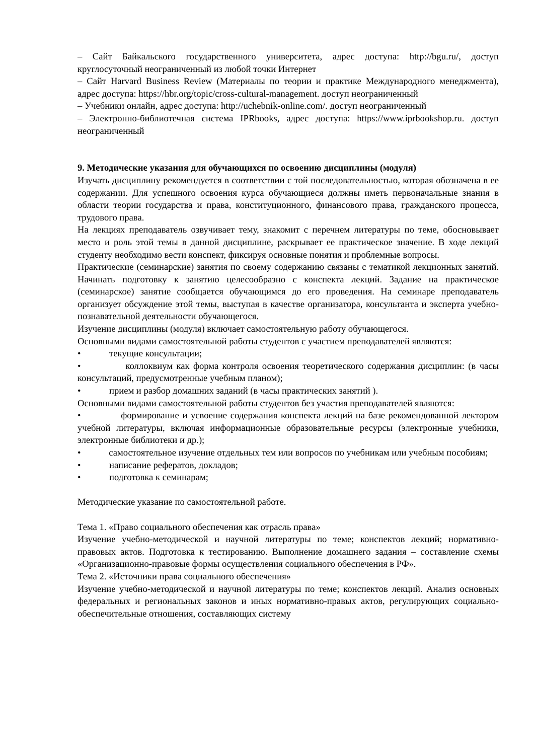– Сайт Байкальского государственного университета, адрес доступа: http://bgu.ru/, доступ круглосуточный неограниченный из любой точки Интернет
– Сайт Harvard Business Review (Материалы по теории и практике Международного менеджмента), адрес доступа: https://hbr.org/topic/cross-cultural-management. доступ неограниченный
– Учебники онлайн, адрес доступа: http://uchebnik-online.com/. доступ неограниченный
– Электронно-библиотечная система IPRbooks, адрес доступа: https://www.iprbookshop.ru. доступ неограниченный
9. Методические указания для обучающихся по освоению дисциплины (модуля)
Изучать дисциплину рекомендуется в соответствии с той последовательностью, которая обозначена в ее содержании. Для успешного освоения курса обучающиеся должны иметь первоначальные знания в области теории государства и права, конституционного, финансового права, гражданского процесса, трудового права.
На лекциях преподаватель озвучивает тему, знакомит с перечнем литературы по теме, обосновывает место и роль этой темы в данной дисциплине, раскрывает ее практическое значение. В ходе лекций студенту необходимо вести конспект, фиксируя основные понятия и проблемные вопросы.
Практические (семинарские) занятия по своему содержанию связаны с тематикой лекционных занятий. Начинать подготовку к занятию целесообразно с конспекта лекций. Задание на практическое (семинарское) занятие сообщается обучающимся до его проведения. На семинаре преподаватель организует обсуждение этой темы, выступая в качестве организатора, консультанта и эксперта учебно-познавательной деятельности обучающегося.
Изучение дисциплины (модуля) включает самостоятельную работу обучающегося.
Основными видами самостоятельной работы студентов с участием преподавателей являются:
• текущие консультации;
• коллоквиум как форма контроля освоения теоретического содержания дисциплин: (в часы консультаций, предусмотренные учебным планом);
• прием и разбор домашних заданий (в часы практических занятий ).
Основными видами самостоятельной работы студентов без участия преподавателей являются:
• формирование и усвоение содержания конспекта лекций на базе рекомендованной лектором учебной литературы, включая информационные образовательные ресурсы (электронные учебники, электронные библиотеки и др.);
• самостоятельное изучение отдельных тем или вопросов по учебникам или учебным пособиям;
• написание рефератов, докладов;
• подготовка к семинарам;
Методические указание по самостоятельной работе.
Тема 1. «Право социального обеспечения как отрасль права»
Изучение учебно-методической и научной литературы по теме; конспектов лекций; нормативно-правовых актов. Подготовка к тестированию. Выполнение домашнего задания – составление схемы «Организационно-правовые формы осуществления социального обеспечения в РФ».
Тема 2. «Источники права социального обеспечения»
Изучение учебно-методической и научной литературы по теме; конспектов лекций. Анализ основных федеральных и региональных законов и иных нормативно-правых актов, регулирующих социально-обеспечительные отношения, составляющих систему